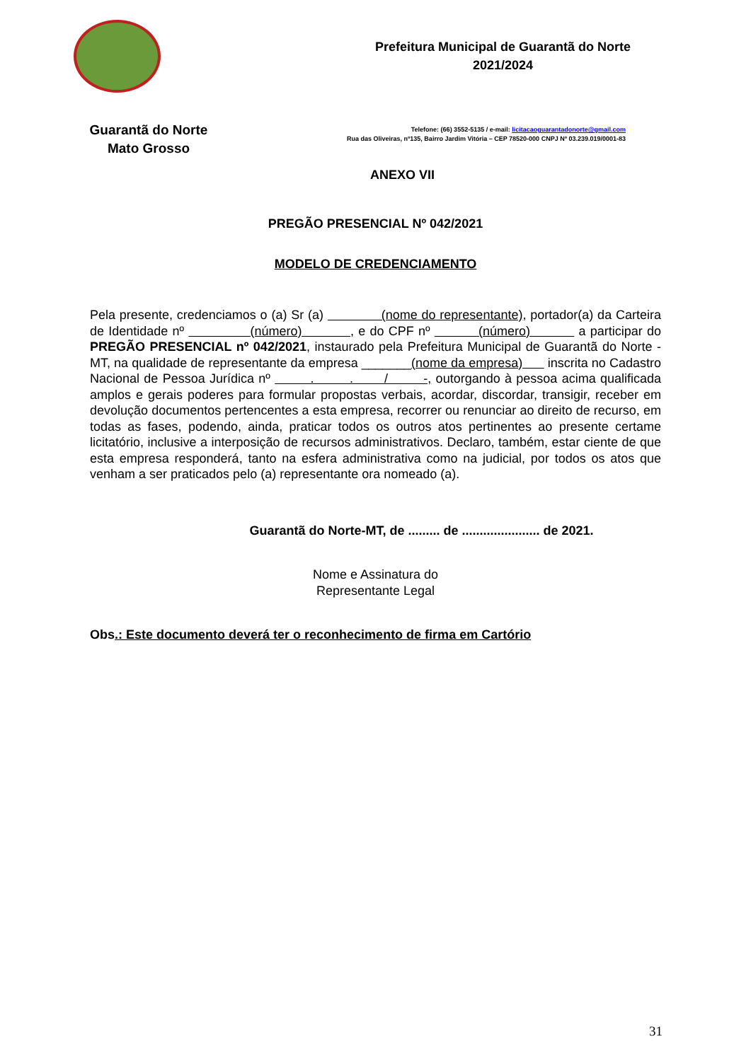Guarantã do Norte
Mato Grosso
Prefeitura Municipal de Guarantã do Norte
2021/2024
Telefone: (66) 3552-5135 / e-mail: licitacaoguarantadonorte@gmail.com
Rua das Oliveiras, nº135, Bairro Jardim Vitória – CEP 78520-000 CNPJ Nº 03.239.019/0001-83
ANEXO VII
PREGÃO PRESENCIAL Nº 042/2021
MODELO DE CREDENCIAMENTO
Pela presente, credenciamos o (a) Sr (a) (nome do representante), portador(a) da Carteira de Identidade nº (número) , e do CPF nº (número) a participar do PREGÃO PRESENCIAL nº 042/2021, instaurado pela Prefeitura Municipal de Guarantã do Norte - MT, na qualidade de representante da empresa _______(nome da empresa) inscrita no Cadastro Nacional de Pessoa Jurídica nº . . / -, outorgando à pessoa acima qualificada amplos e gerais poderes para formular propostas verbais, acordar, discordar, transigir, receber em devolução documentos pertencentes a esta empresa, recorrer ou renunciar ao direito de recurso, em todas as fases, podendo, ainda, praticar todos os outros atos pertinentes ao presente certame licitatório, inclusive a interposição de recursos administrativos. Declaro, também, estar ciente de que esta empresa responderá, tanto na esfera administrativa como na judicial, por todos os atos que venham a ser praticados pelo (a) representante ora nomeado (a).
Guarantã do Norte-MT, de ......... de ...................... de 2021.
Nome e Assinatura do
Representante Legal
Obs.: Este documento deverá ter o reconhecimento de firma em Cartório
31